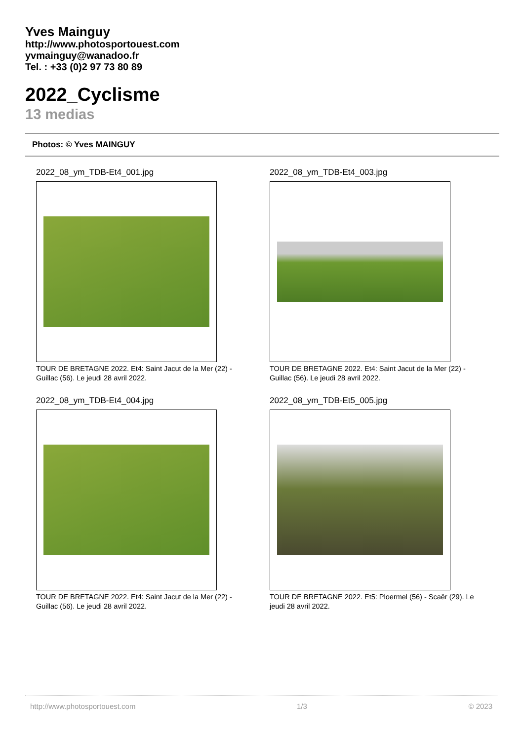Yves Mainguy
http://www.photosportouest.com
yvmainguy@wanadoo.fr
Tel. : +33 (0)2 97 73 80 89
2022_Cyclisme
13 medias
Photos: © Yves MAINGUY
2022_08_ym_TDB-Et4_001.jpg
TOUR DE BRETAGNE 2022. Et4: Saint Jacut de la Mer (22) - Guillac (56). Le jeudi 28 avril 2022.
2022_08_ym_TDB-Et4_003.jpg
TOUR DE BRETAGNE 2022. Et4: Saint Jacut de la Mer (22) - Guillac (56). Le jeudi 28 avril 2022.
2022_08_ym_TDB-Et4_004.jpg
TOUR DE BRETAGNE 2022. Et4: Saint Jacut de la Mer (22) - Guillac (56). Le jeudi 28 avril 2022.
2022_08_ym_TDB-Et5_005.jpg
TOUR DE BRETAGNE 2022. Et5: Ploermel (56) - Scaër (29). Le jeudi 28 avril 2022.
http://www.photosportouest.com 1/3 © 2023